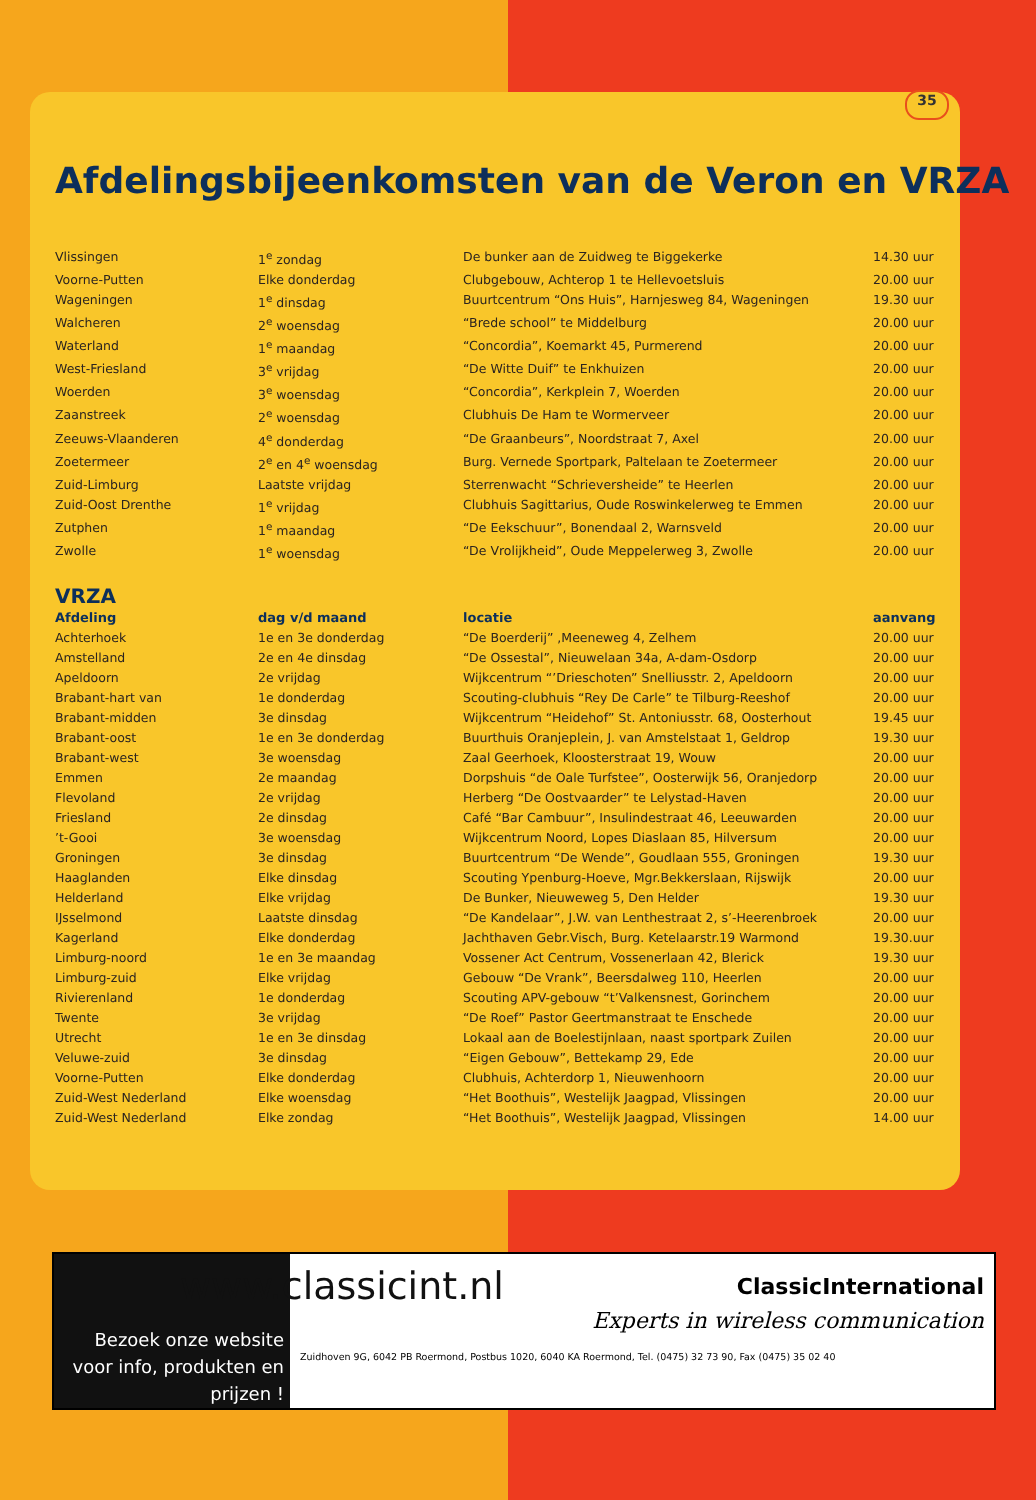35
Afdelingsbijeenkomsten van de Veron en VRZA
| Vlissingen | 1<sup>e</sup> zondag | De bunker aan de Zuidweg te Biggekerke | 14.30 uur |
| Voorne-Putten | Elke donderdag | Clubgebouw, Achterop 1 te Hellevoetsluis | 20.00 uur |
| Wageningen | 1<sup>e</sup> dinsdag | Buurtcentrum “Ons Huis”, Harnjesweg 84, Wageningen | 19.30 uur |
| Walcheren | 2<sup>e</sup> woensdag | “Brede school” te Middelburg | 20.00 uur |
| Waterland | 1<sup>e</sup> maandag | “Concordia”, Koemarkt 45, Purmerend | 20.00 uur |
| West-Friesland | 3<sup>e</sup> vrijdag | “De Witte Duif” te Enkhuizen | 20.00 uur |
| Woerden | 3<sup>e</sup> woensdag | “Concordia”, Kerkplein 7, Woerden | 20.00 uur |
| Zaanstreek | 2<sup>e</sup> woensdag | Clubhuis De Ham te Wormerveer | 20.00 uur |
| Zeeuws-Vlaanderen | 4<sup>e</sup> donderdag | “De Graanbeurs”, Noordstraat 7, Axel | 20.00 uur |
| Zoetermeer | 2<sup>e</sup> en 4<sup>e</sup> woensdag | Burg. Vernede Sportpark, Paltelaan te Zoetermeer | 20.00 uur |
| Zuid-Limburg | Laatste vrijdag | Sterrenwacht “Schrieversheide” te Heerlen | 20.00 uur |
| Zuid-Oost Drenthe | 1<sup>e</sup> vrijdag | Clubhuis Sagittarius, Oude Roswinkelerweg te Emmen | 20.00 uur |
| Zutphen | 1<sup>e</sup> maandag | “De Eekschuur”, Bonendaal 2, Warnsveld | 20.00 uur |
| Zwolle | 1<sup>e</sup> woensdag | “De Vrolijkheid”, Oude Meppelerweg 3, Zwolle | 20.00 uur |
VRZA
| Afdeling | dag v/d maand | locatie | aanvang |
| --- | --- | --- | --- |
| Achterhoek | 1e en 3e donderdag | “De Boerderij” ,Meeneweg 4, Zelhem | 20.00 uur |
| Amstelland | 2e en 4e dinsdag | “De Ossestal”, Nieuwelaan 34a, A-dam-Osdorp | 20.00 uur |
| Apeldoorn | 2e vrijdag | Wijkcentrum “’Drieschoten” Snelliusstr. 2, Apeldoorn | 20.00 uur |
| Brabant-hart van | 1e donderdag | Scouting-clubhuis “Rey De Carle” te Tilburg-Reeshof | 20.00 uur |
| Brabant-midden | 3e dinsdag | Wijkcentrum “Heidehof” St. Antoniusstr. 68, Oosterhout | 19.45 uur |
| Brabant-oost | 1e en 3e donderdag | Buurthuis Oranjeplein, J. van Amstelstaat 1, Geldrop | 19.30 uur |
| Brabant-west | 3e woensdag | Zaal Geerhoek, Kloosterstraat 19, Wouw | 20.00 uur |
| Emmen | 2e maandag | Dorpshuis “de Oale Turfstee”, Oosterwijk 56, Oranjedorp | 20.00 uur |
| Flevoland | 2e vrijdag | Herberg “De Oostvaarder” te Lelystad-Haven | 20.00 uur |
| Friesland | 2e dinsdag | Café “Bar Cambuur”, Insulindestraat 46, Leeuwarden | 20.00 uur |
| ’t-Gooi | 3e woensdag | Wijkcentrum Noord, Lopes Diaslaan 85, Hilversum | 20.00 uur |
| Groningen | 3e dinsdag | Buurtcentrum “De Wende”, Goudlaan 555, Groningen | 19.30 uur |
| Haaglanden | Elke dinsdag | Scouting Ypenburg-Hoeve, Mgr.Bekkerslaan, Rijswijk | 20.00 uur |
| Helderland | Elke vrijdag | De Bunker, Nieuweweg 5, Den Helder | 19.30 uur |
| IJsselmond | Laatste dinsdag | “De Kandelaar”, J.W. van Lenthestraat 2, s’-Heerenbroek | 20.00 uur |
| Kagerland | Elke donderdag | Jachthaven Gebr.Visch, Burg. Ketelaarstr.19 Warmond | 19.30.uur |
| Limburg-noord | 1e en 3e maandag | Vossener Act Centrum, Vossenerlaan 42, Blerick | 19.30 uur |
| Limburg-zuid | Elke vrijdag | Gebouw “De Vrank”, Beersdalweg 110, Heerlen | 20.00 uur |
| Rivierenland | 1e donderdag | Scouting APV-gebouw “t’Valkensnest, Gorinchem | 20.00 uur |
| Twente | 3e vrijdag | “De Roef” Pastor Geertmanstraat te Enschede | 20.00 uur |
| Utrecht | 1e en 3e dinsdag | Lokaal aan de Boelestijnlaan, naast sportpark Zuilen | 20.00 uur |
| Veluwe-zuid | 3e dinsdag | “Eigen Gebouw”, Bettekamp 29, Ede | 20.00 uur |
| Voorne-Putten | Elke donderdag | Clubhuis, Achterdorp 1, Nieuwenhoorn | 20.00 uur |
| Zuid-West Nederland | Elke woensdag | “Het Boothuis”, Westelijk Jaagpad, Vlissingen | 20.00 uur |
| Zuid-West Nederland | Elke zondag | “Het Boothuis”, Westelijk Jaagpad, Vlissingen | 14.00 uur |
Bezoek onze website voor info, produkten en prijzen !
www.classicint.nl
ClassicInternational
Experts in wireless communication
Zuidhoven 9G, 6042 PB Roermond, Postbus 1020, 6040 KA Roermond, Tel. (0475) 32 73 90, Fax (0475) 35 02 40